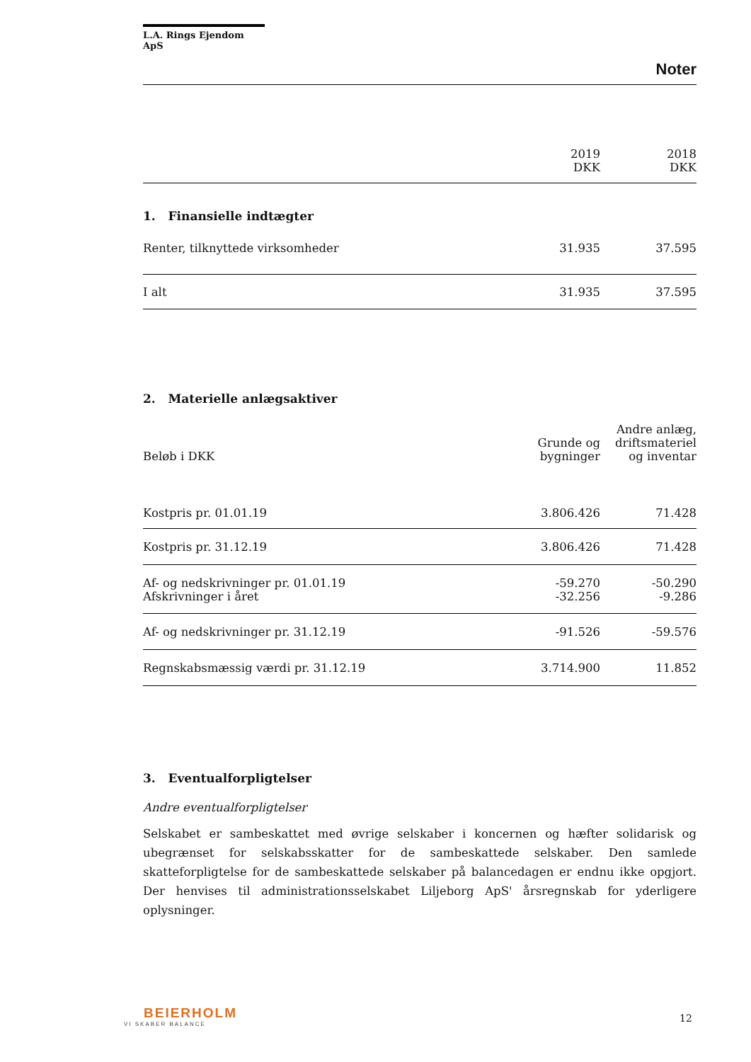L.A. Rings Ejendom ApS
Noter
| | 2019 DKK | 2018 DKK |
| --- | --- | --- |
1. Finansielle indtægter
| Renter, tilknyttede virksomheder | 31.935 | 37.595 |
| I alt | 31.935 | 37.595 |
2. Materielle anlægsaktiver
| Beløb i DKK | Grunde og bygninger | Andre anlæg, driftsmateriel og inventar |
| --- | --- | --- |
| Kostpris pr. 01.01.19 | 3.806.426 | 71.428 |
| Kostpris pr. 31.12.19 | 3.806.426 | 71.428 |
| Af- og nedskrivninger pr. 01.01.19 | -59.270 | -50.290 |
| Afskrivninger i året | -32.256 | -9.286 |
| Af- og nedskrivninger pr. 31.12.19 | -91.526 | -59.576 |
| Regnskabsmæssig værdi pr. 31.12.19 | 3.714.900 | 11.852 |
3. Eventualforpligtelser
Andre eventualforpligtelser
Selskabet er sambeskattet med øvrige selskaber i koncernen og hæfter solidarisk og ubegrænset for selskabsskatter for de sambeskattede selskaber. Den samlede skatteforpligtelse for de sambeskattede selskaber på balancedagen er endnu ikke opgjort. Der henvises til administrationsselskabet Liljeborg ApS' årsregnskab for yderligere oplysninger.
BEIERHOLM
VI SKABER BALANCE
12